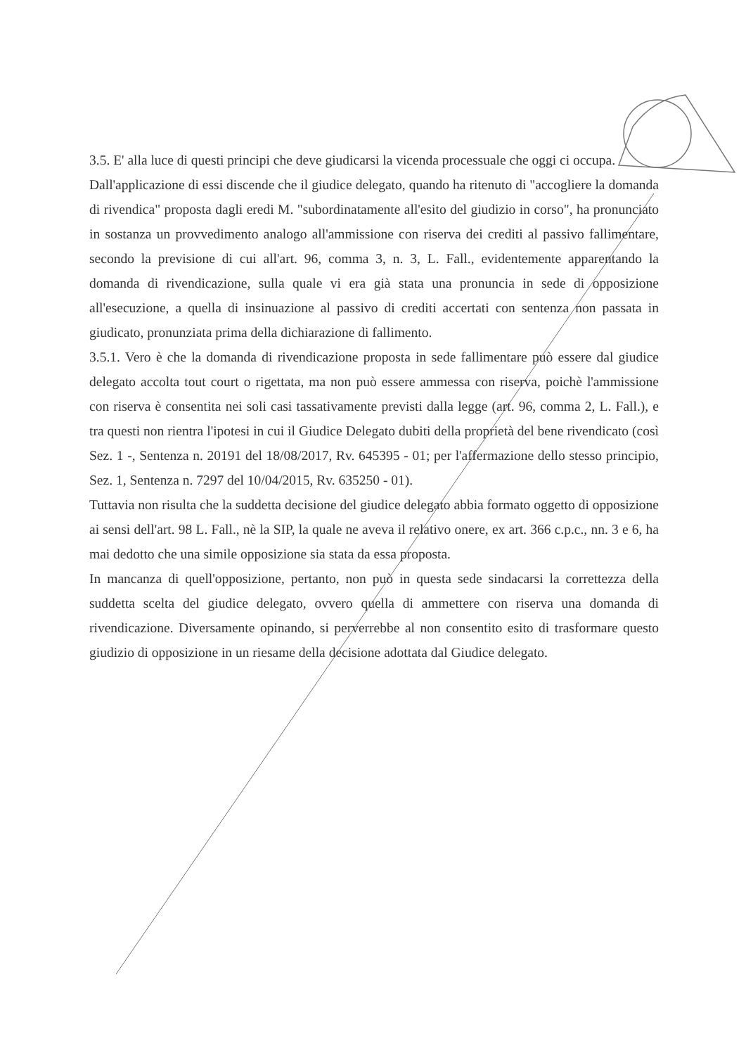3.5. E' alla luce di questi principi che deve giudicarsi la vicenda processuale che oggi ci occupa.
Dall'applicazione di essi discende che il giudice delegato, quando ha ritenuto di "accogliere la domanda di rivendica" proposta dagli eredi M. "subordinatamente all'esito del giudizio in corso", ha pronunciato in sostanza un provvedimento analogo all'ammissione con riserva dei crediti al passivo fallimentare, secondo la previsione di cui all'art. 96, comma 3, n. 3, L. Fall., evidentemente apparentando la domanda di rivendicazione, sulla quale vi era già stata una pronuncia in sede di opposizione all'esecuzione, a quella di insinuazione al passivo di crediti accertati con sentenza non passata in giudicato, pronunziata prima della dichiarazione di fallimento.
3.5.1. Vero è che la domanda di rivendicazione proposta in sede fallimentare può essere dal giudice delegato accolta tout court o rigettata, ma non può essere ammessa con riserva, poichè l'ammissione con riserva è consentita nei soli casi tassativamente previsti dalla legge (art. 96, comma 2, L. Fall.), e tra questi non rientra l'ipotesi in cui il Giudice Delegato dubiti della proprietà del bene rivendicato (così Sez. 1 -, Sentenza n. 20191 del 18/08/2017, Rv. 645395 - 01; per l'affermazione dello stesso principio, Sez. 1, Sentenza n. 7297 del 10/04/2015, Rv. 635250 - 01).
Tuttavia non risulta che la suddetta decisione del giudice delegato abbia formato oggetto di opposizione ai sensi dell'art. 98 L. Fall., nè la SIP, la quale ne aveva il relativo onere, ex art. 366 c.p.c., nn. 3 e 6, ha mai dedotto che una simile opposizione sia stata da essa proposta.
In mancanza di quell'opposizione, pertanto, non può in questa sede sindacarsi la correttezza della suddetta scelta del giudice delegato, ovvero quella di ammettere con riserva una domanda di rivendicazione. Diversamente opinando, si perverrebbe al non consentito esito di trasformare questo giudizio di opposizione in un riesame della decisione adottata dal Giudice delegato.